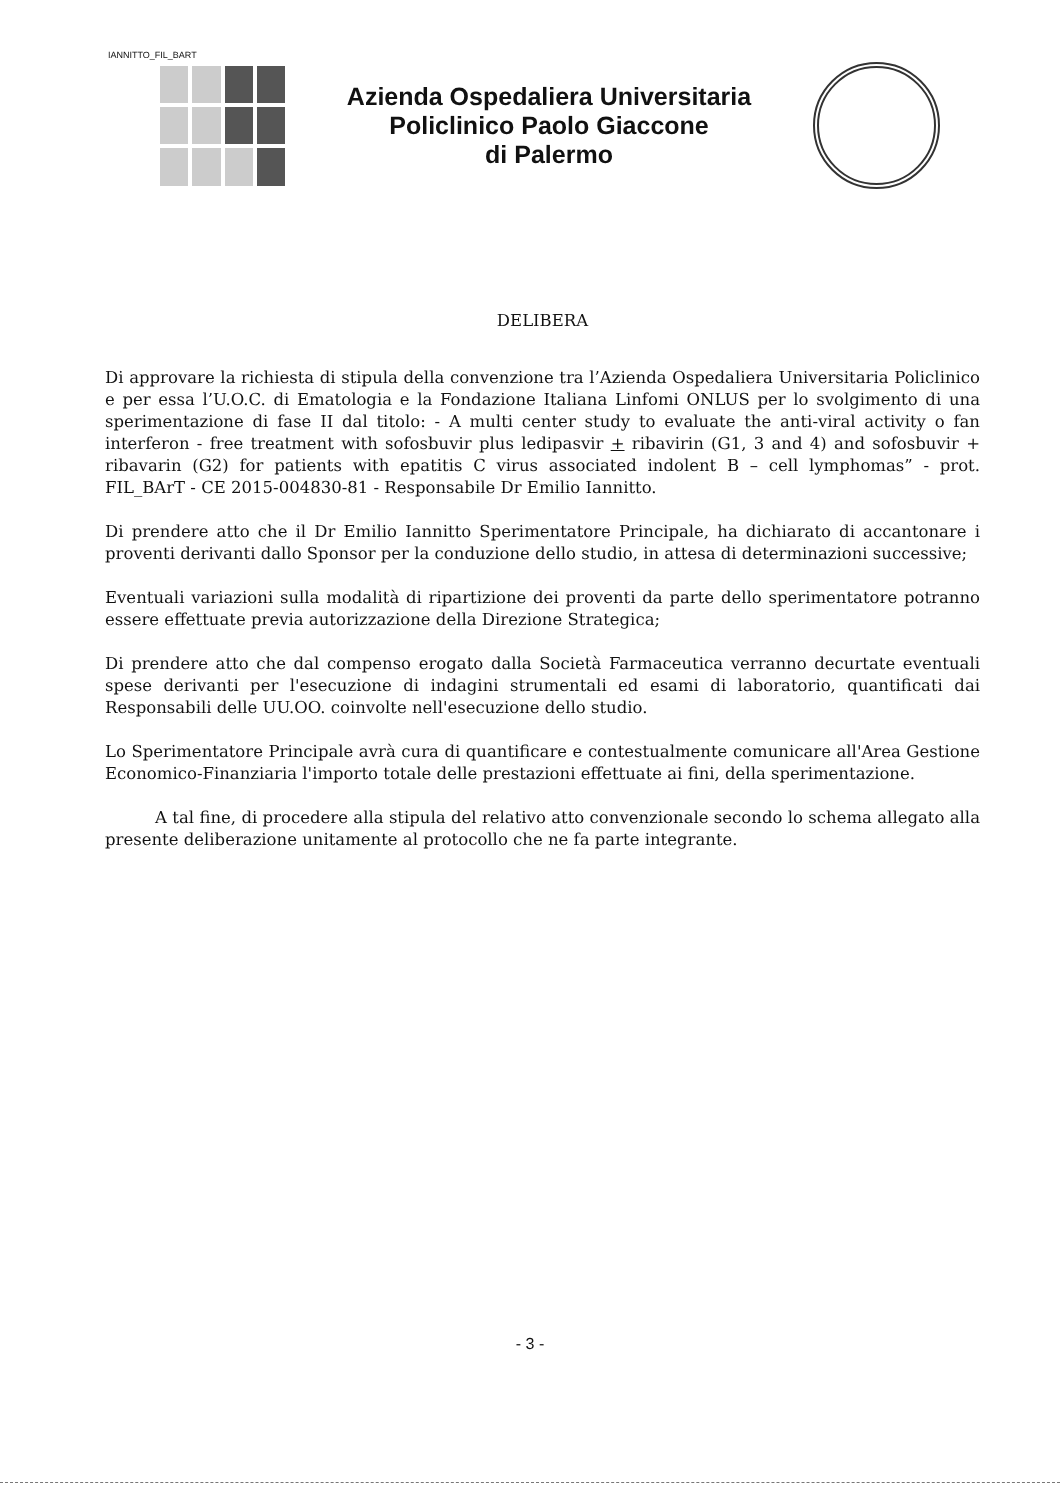IANNITTO_FIL_BART
Azienda Ospedaliera Universitaria
Policlinico Paolo Giaccone
di Palermo
DELIBERA
Di approvare la richiesta di stipula della convenzione tra l’Azienda Ospedaliera Universitaria Policlinico e per essa l’U.O.C. di Ematologia e la Fondazione Italiana Linfomi ONLUS per lo svolgimento di una sperimentazione di fase II dal titolo: - A multi center study to evaluate the anti-viral activity o fan interferon - free treatment with sofosbuvir plus ledipasvir + ribavirin (G1, 3 and 4) and sofosbuvir + ribavarin (G2) for patients with epatitis C virus associated indolent B – cell lymphomas” - prot. FIL_BArT - CE 2015-004830-81 - Responsabile Dr Emilio Iannitto.
Di prendere atto che il Dr Emilio Iannitto Sperimentatore Principale, ha dichiarato di accantonare i proventi derivanti dallo Sponsor per la conduzione dello studio, in attesa di determinazioni successive;
Eventuali variazioni sulla modalità di ripartizione dei proventi da parte dello sperimentatore potranno essere effettuate previa autorizzazione della Direzione Strategica;
Di prendere atto che dal compenso erogato dalla Società Farmaceutica verranno decurtate eventuali spese derivanti per l'esecuzione di indagini strumentali ed esami di laboratorio, quantificati dai Responsabili delle UU.OO. coinvolte nell'esecuzione dello studio.
Lo Sperimentatore Principale avrà cura di quantificare e contestualmente comunicare all'Area Gestione Economico-Finanziaria l'importo totale delle prestazioni effettuate ai fini, della sperimentazione.
A tal fine, di procedere alla stipula del relativo atto convenzionale secondo lo schema allegato alla presente deliberazione unitamente al protocollo che ne fa parte integrante.
- 3 -